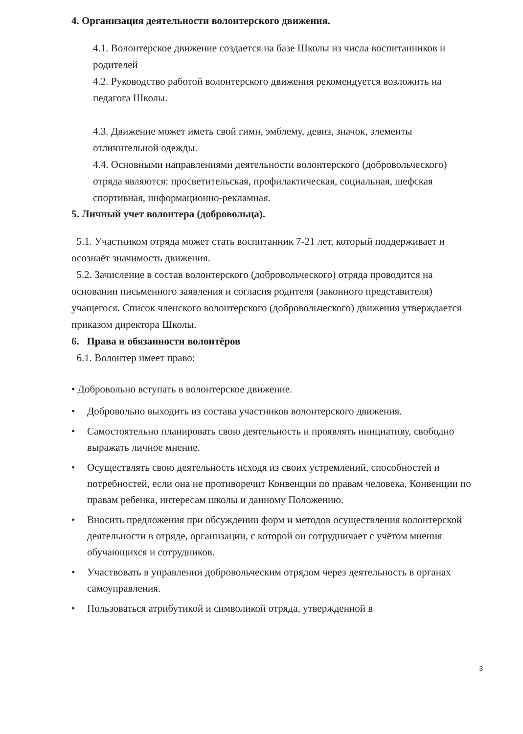4. Организация деятельности волонтерского движения.
4.1. Волонтерское движение создается на базе Школы из числа воспитанников и родителей
4.2. Руководство работой волонтерского движения рекомендуется возложить на педагога Школы.
4.3. Движение может иметь свой гимн, эмблему, девиз, значок, элементы отличительной одежды.
4.4. Основными направлениями деятельности волонтерского (добровольческого)
отряда являются: просветительская, профилактическая, социальная, шефская спортивная, информационно-рекламная.
5. Личный учет волонтера (добровольца).
5.1. Участником отряда может стать воспитанник 7-21 лет, который поддерживает и осознаёт значимость движения.
5.2. Зачисление в состав волонтерского (добровольческого) отряда проводится на основании письменного заявления и согласия родителя (законного представителя) учащегося. Список членского волонтерского (добровольческого) движения утверждается приказом директора Школы.
6. Права и обязанности волонтёров
6.1. Волонтер имеет право:
• Добровольно вступать в волонтерское движение.
• Добровольно выходить из состава участников волонтерского движения.
• Самостоятельно планировать свою деятельность и проявлять инициативу, свободно выражать личное мнение.
• Осуществлять свою деятельность исходя из своих устремлений, способностей и потребностей, если она не противоречит Конвенции по правам человека, Конвенции по правам ребенка, интересам школы и данному Положению.
• Вносить предложения при обсуждении форм и методов осуществления волонтерской деятельности в отряде, организации, с которой он сотрудничает с учётом мнения обучающихся и сотрудников.
• Участвовать в управлении добровольческим отрядом через деятельность в органах самоуправления.
• Пользоваться атрибутикой и символикой отряда, утвержденной в
3